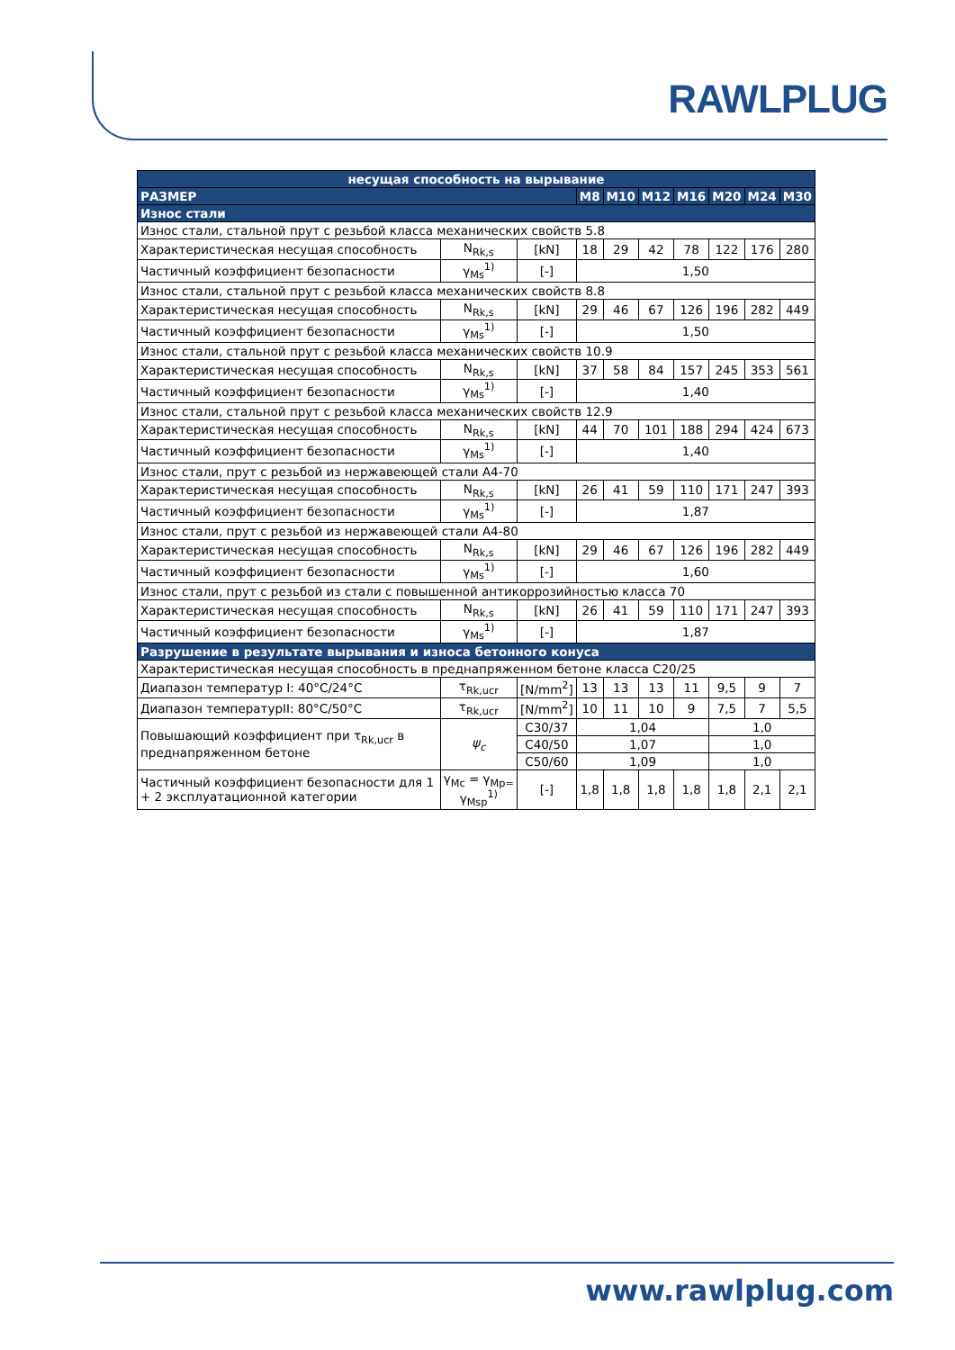RAWLPLUG
| несущая способность на вырывание | | | | | | | | | |
| РАЗМЕР | | | M8 | M10 | M12 | M16 | M20 | M24 | M30 |
| Износ стали | | | | | | | | | |
| Износ стали, стальной прут с резьбой класса механических свойств 5.8 | | | | | | | | | |
| Характеристическая несущая способность | N<sub>Rk,s</sub> | [kN] | 18 | 29 | 42 | 78 | 122 | 176 | 280 |
| Частичный коэффициент безопасности | γ<sub>Ms</sub><sup>1)</sup> | [-] | 1,50 | | | | | | |
| Износ стали, стальной прут с резьбой класса механических свойств 8.8 | | | | | | | | | |
| Характеристическая несущая способность | N<sub>Rk,s</sub> | [kN] | 29 | 46 | 67 | 126 | 196 | 282 | 449 |
| Частичный коэффициент безопасности | γ<sub>Ms</sub><sup>1)</sup> | [-] | 1,50 | | | | | | |
| Износ стали, стальной прут с резьбой класса механических свойств 10.9 | | | | | | | | | |
| Характеристическая несущая способность | N<sub>Rk,s</sub> | [kN] | 37 | 58 | 84 | 157 | 245 | 353 | 561 |
| Частичный коэффициент безопасности | γ<sub>Ms</sub><sup>1)</sup> | [-] | 1,40 | | | | | | |
| Износ стали, стальной прут с резьбой класса механических свойств 12.9 | | | | | | | | | |
| Характеристическая несущая способность | N<sub>Rk,s</sub> | [kN] | 44 | 70 | 101 | 188 | 294 | 424 | 673 |
| Частичный коэффициент безопасности | γ<sub>Ms</sub><sup>1)</sup> | [-] | 1,40 | | | | | | |
| Износ стали, прут с резьбой из нержавеющей стали A4-70 | | | | | | | | | |
| Характеристическая несущая способность | N<sub>Rk,s</sub> | [kN] | 26 | 41 | 59 | 110 | 171 | 247 | 393 |
| Частичный коэффициент безопасности | γ<sub>Ms</sub><sup>1)</sup> | [-] | 1,87 | | | | | | |
| Износ стали, прут с резьбой из нержавеющей стали A4-80 | | | | | | | | | |
| Характеристическая несущая способность | N<sub>Rk,s</sub> | [kN] | 29 | 46 | 67 | 126 | 196 | 282 | 449 |
| Частичный коэффициент безопасности | γ<sub>Ms</sub><sup>1)</sup> | [-] | 1,60 | | | | | | |
| Износ стали, прут с резьбой из стали с повышенной антикоррозийностью класса 70 | | | | | | | | | |
| Характеристическая несущая способность | N<sub>Rk,s</sub> | [kN] | 26 | 41 | 59 | 110 | 171 | 247 | 393 |
| Частичный коэффициент безопасности | γ<sub>Ms</sub><sup>1)</sup> | [-] | 1,87 | | | | | | |
| Разрушение в результате вырывания и износа бетонного конуса | | | | | | | | | |
| Характеристическая несущая способность в преднапряженном бетоне класса C20/25 | | | | | | | | | |
| Диапазон температур I: 40°C/24°C | τ<sub>Rk,ucr</sub> | [N/mm<sup>2</sup>] | 13 | 13 | 13 | 11 | 9,5 | 9 | 7 |
| Диапазон температурII: 80°C/50°C | τ<sub>Rk,ucr</sub> | [N/mm<sup>2</sup>] | 10 | 11 | 10 | 9 | 7,5 | 7 | 5,5 |
| Повышающий коэффициент при τ<sub>Rk,ucr</sub> в преднапряженном бетоне | ψ<sub>c</sub> | C30/37 | 1,04 | | | | 1,0 | | |
| | | C40/50 | 1,07 | | | | 1,0 | | |
| | | C50/60 | 1,09 | | | | 1,0 | | |
| Частичный коэффициент безопасности для 1 + 2 эксплуатационной категории | γ<sub>Mc</sub> = γ<sub>Mp=</sub> γ<sub>Msp</sub><sup>1)</sup> | [-] | 1,8 | 1,8 | 1,8 | 1,8 | 1,8 | 2,1 | 2,1 |
www.rawlplug.com